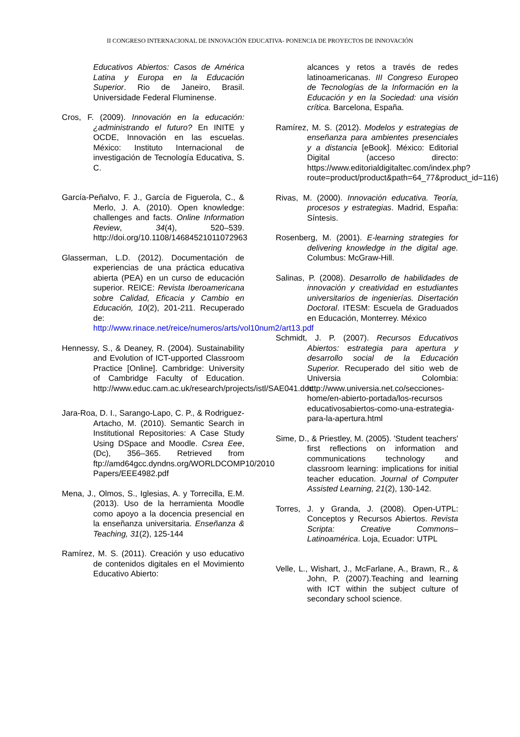II CONGRESO INTERNACIONAL DE INNOVACIÖN EDUCATIVA- PONENCIA DE PROYECTOS DE INNOVACIÓN
Educativos Abiertos: Casos de América Latina y Europa en la Educación Superior. Rio de Janeiro, Brasil. Universidade Federal Fluminense.
Cros, F. (2009). Innovación en la educación:¿administrando el futuro? En INITE y OCDE, Innovación en las escuelas. México: Instituto Internacional de investigación de Tecnología Educativa, S. C.
García-Peñalvo, F. J., García de Figuerola, C., & Merlo, J. A. (2010). Open knowledge: challenges and facts. Online Information Review, 34(4), 520–539. http://doi.org/10.1108/14684521011072963
Glasserman, L.D. (2012). Documentación de experiencias de una práctica educativa abierta (PEA) en un curso de educación superior. REICE: Revista Iberoamericana sobre Calidad, Eficacia y Cambio en Educación, 10(2), 201-211. Recuperado de: http://www.rinace.net/reice/numeros/arts/vol10num2/art13.pdf
Hennessy, S., & Deaney, R. (2004). Sustainability and Evolution of ICT-upported Classroom Practice [Online]. Cambridge: University of Cambridge Faculty of Education. http://www.educ.cam.ac.uk/research/projects/istl/SAE041.doc
Jara-Roa, D. I., Sarango-Lapo, C. P., & Rodriguez-Artacho, M. (2010). Semantic Search in Institutional Repositories: A Case Study Using DSpace and Moodle. Csrea Eee, (Dc), 356–365. Retrieved from ftp://amd64gcc.dyndns.org/WORLDCOMP10/2010 Papers/EEE4982.pdf
Mena, J., Olmos, S., Iglesias, A. y Torrecilla, E.M. (2013). Uso de la herramienta Moodle como apoyo a la docencia presencial en la enseñanza universitaria. Enseñanza & Teaching, 31(2), 125-144
Ramírez, M. S. (2011). Creación y uso educativo de contenidos digitales en el Movimiento Educativo Abierto:
alcances y retos a través de redes latinoamericanas. III Congreso Europeo de Tecnologías de la Información en la Educación y en la Sociedad: una visión crítica. Barcelona, España.
Ramírez, M. S. (2012). Modelos y estrategias de enseñanza para ambientes presenciales y a distancia [eBook]. México: Editorial Digital (acceso directo: https://www.editorialdigitaltec.com/index.php?route=product/product&path=64_77&product_id=116)
Rivas, M. (2000). Innovación educativa. Teoría, procesos y estrategias. Madrid, España: Síntesis.
Rosenberg, M. (2001). E-learning strategies for delivering knowledge in the digital age. Columbus: McGraw-Hill.
Salinas, P. (2008). Desarrollo de habilidades de innovación y creatividad en estudiantes universitarios de ingenierías. Disertación Doctoral. ITESM: Escuela de Graduados en Educación, Monterrey. México
Schmidt, J. P. (2007). Recursos Educativos Abiertos: estrategia para apertura y desarrollo social de la Educación Superior. Recuperado del sitio web de Universia Colombia: http://www.universia.net.co/secciones-home/en-abierto-portada/los-recursos educativosabiertos-como-una-estrategia-para-la-apertura.html
Sime, D., & Priestley, M. (2005). 'Student teachers' first reflections on information and communications technology and classroom learning: implications for initial teacher education. Journal of Computer Assisted Learning, 21(2), 130-142.
Torres, J. y Granda, J. (2008). Open-UTPL: Conceptos y Recursos Abiertos. Revista Scripta: Creative Commons–Latinoamérica. Loja, Ecuador: UTPL
Velle, L., Wishart, J., McFarlane, A., Brawn, R., & John, P. (2007).Teaching and learning with ICT within the subject culture of secondary school science.